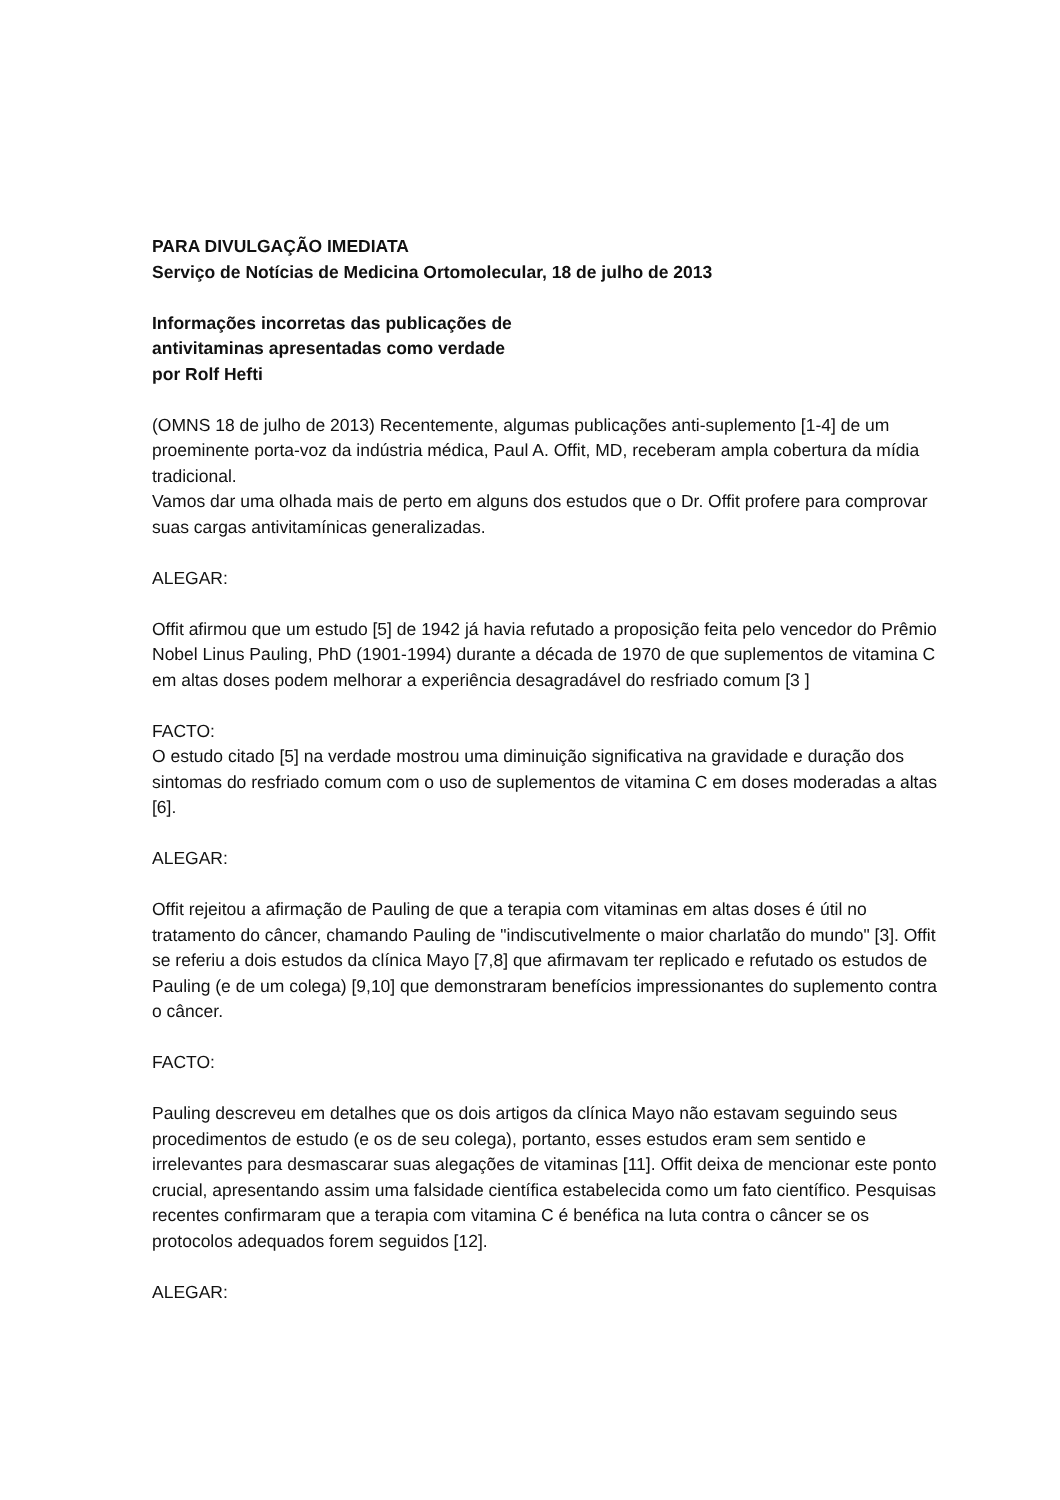PARA DIVULGAÇÃO IMEDIATA
Serviço de Notícias de Medicina Ortomolecular, 18 de julho de 2013
Informações incorretas das publicações de
antivitaminas apresentadas como verdade
por Rolf Hefti
(OMNS 18 de julho de 2013) Recentemente, algumas publicações anti-suplemento [1-4] de um proeminente porta-voz da indústria médica, Paul A. Offit, MD, receberam ampla cobertura da mídia tradicional.
Vamos dar uma olhada mais de perto em alguns dos estudos que o Dr. Offit profere para comprovar suas cargas antivitamínicas generalizadas.
ALEGAR:
Offit afirmou que um estudo [5] de 1942 já havia refutado a proposição feita pelo vencedor do Prêmio Nobel Linus Pauling, PhD (1901-1994) durante a década de 1970 de que suplementos de vitamina C em altas doses podem melhorar a experiência desagradável do resfriado comum [3 ]
FACTO:
O estudo citado [5] na verdade mostrou uma diminuição significativa na gravidade e duração dos sintomas do resfriado comum com o uso de suplementos de vitamina C em doses moderadas a altas [6].
ALEGAR:
Offit rejeitou a afirmação de Pauling de que a terapia com vitaminas em altas doses é útil no tratamento do câncer, chamando Pauling de "indiscutivelmente o maior charlatão do mundo" [3]. Offit se referiu a dois estudos da clínica Mayo [7,8] que afirmavam ter replicado e refutado os estudos de Pauling (e de um colega) [9,10] que demonstraram benefícios impressionantes do suplemento contra o câncer.
FACTO:
Pauling descreveu em detalhes que os dois artigos da clínica Mayo não estavam seguindo seus procedimentos de estudo (e os de seu colega), portanto, esses estudos eram sem sentido e irrelevantes para desmascarar suas alegações de vitaminas [11]. Offit deixa de mencionar este ponto crucial, apresentando assim uma falsidade científica estabelecida como um fato científico. Pesquisas recentes confirmaram que a terapia com vitamina C é benéfica na luta contra o câncer se os protocolos adequados forem seguidos [12].
ALEGAR: